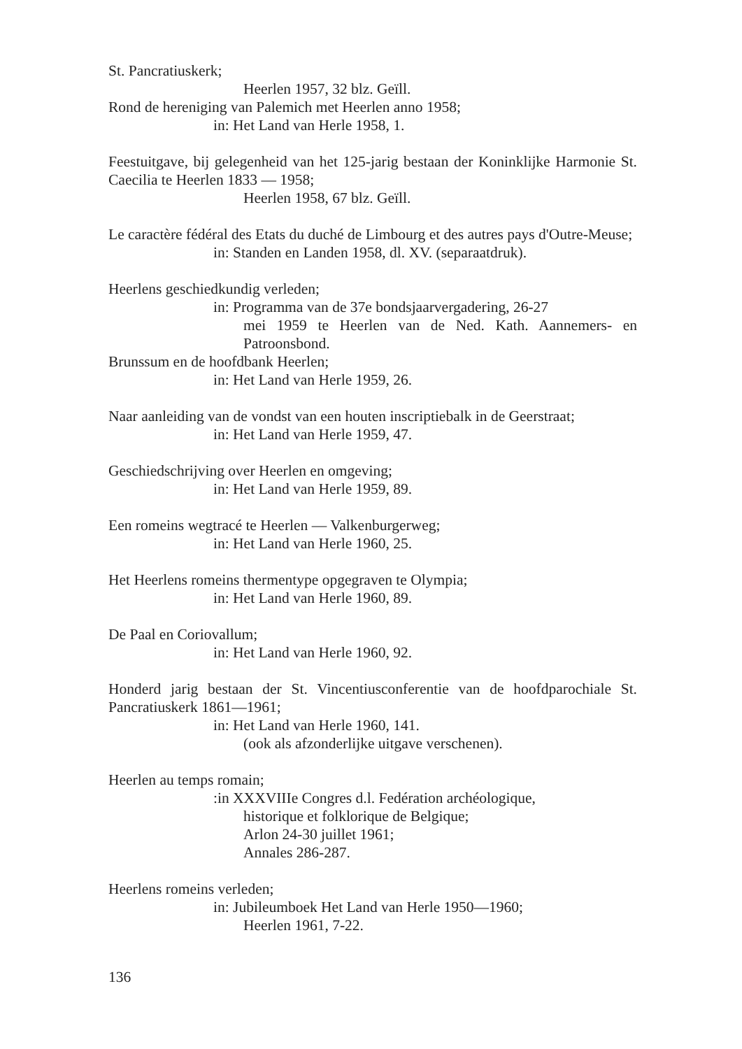St. Pancratiuskerk;
Heerlen 1957, 32 blz. Geïll.
Rond de hereniging van Palemich met Heerlen anno 1958;
in: Het Land van Herle 1958, 1.
Feestuitgave, bij gelegenheid van het 125-jarig bestaan der Koninklijke Harmonie St. Caecilia te Heerlen 1833 — 1958;
Heerlen 1958, 67 blz. Geïll.
Le caractère fédéral des Etats du duché de Limbourg et des autres pays d'Outre-Meuse;
in: Standen en Landen 1958, dl. XV. (separaatdruk).
Heerlens geschiedkundig verleden;
in: Programma van de 37e bondsjaarvergadering, 26-27
mei 1959 te Heerlen van de Ned. Kath. Aannemers- en Patroonsbond.
Brunssum en de hoofdbank Heerlen;
in: Het Land van Herle 1959, 26.
Naar aanleiding van de vondst van een houten inscriptiebalk in de Geerstraat;
in: Het Land van Herle 1959, 47.
Geschiedschrijving over Heerlen en omgeving;
in: Het Land van Herle 1959, 89.
Een romeins wegtracé te Heerlen — Valkenburgerweg;
in: Het Land van Herle 1960, 25.
Het Heerlens romeins thermentype opgegraven te Olympia;
in: Het Land van Herle 1960, 89.
De Paal en Coriovallum;
in: Het Land van Herle 1960, 92.
Honderd jarig bestaan der St. Vincentiusconferentie van de hoofdparochiale St. Pancratiuskerk 1861—1961;
in: Het Land van Herle 1960, 141.
(ook als afzonderlijke uitgave verschenen).
Heerlen au temps romain;
:in XXXVIIIe Congres d.l. Fedération archéologique,
historique et folklorique de Belgique;
Arlon 24-30 juillet 1961;
Annales 286-287.
Heerlens romeins verleden;
in: Jubileumboek Het Land van Herle 1950—1960;
Heerlen 1961, 7-22.
136